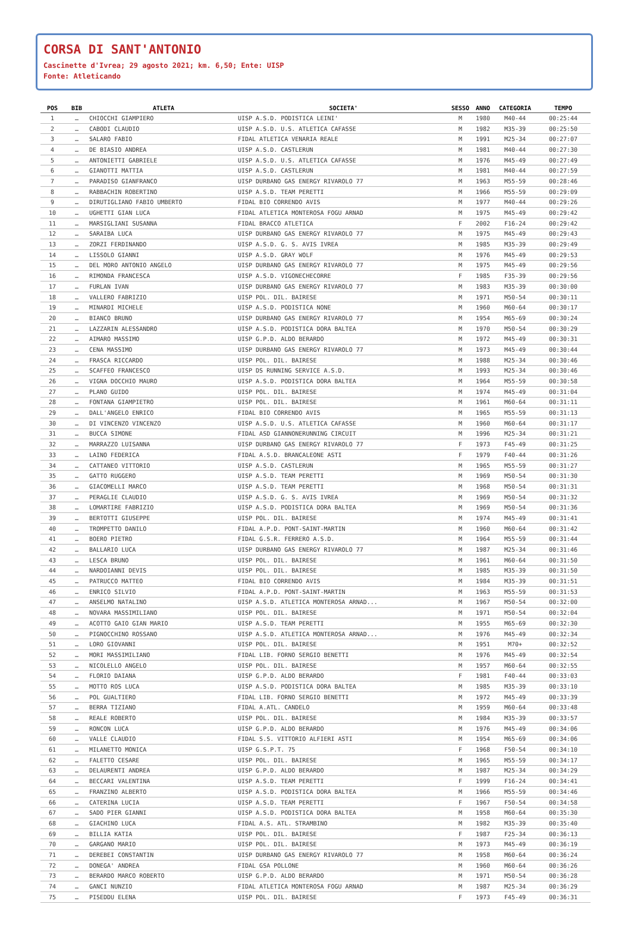CORSA DI SANT'ANTONIO
Cascinette d'Ivrea; 29 agosto 2021; km. 6,50; Ente: UISP
Fonte: Atleticando
| POS | BIB | ATLETA | SOCIETA' | SESSO | ANNO | CATEGORIA | TEMPO |
| --- | --- | --- | --- | --- | --- | --- | --- |
| 1 | … | CHIOCCHI GIAMPIERO | UISP A.S.D. PODISTICA LEINI' | M | 1980 | M40-44 | 00:25:44 |
| 2 | … | CABODI CLAUDIO | UISP A.S.D. U.S. ATLETICA CAFASSE | M | 1982 | M35-39 | 00:25:50 |
| 3 | … | SALARO FABIO | FIDAL ATLETICA VENARIA REALE | M | 1991 | M25-34 | 00:27:07 |
| 4 | … | DE BIASIO ANDREA | UISP A.S.D. CASTLERUN | M | 1981 | M40-44 | 00:27:30 |
| 5 | … | ANTONIETTI GABRIELE | UISP A.S.D. U.S. ATLETICA CAFASSE | M | 1976 | M45-49 | 00:27:49 |
| 6 | … | GIANOTTI MATTIA | UISP A.S.D. CASTLERUN | M | 1981 | M40-44 | 00:27:59 |
| 7 | … | PARADISO GIANFRANCO | UISP DURBANO GAS ENERGY RIVAROLO 77 | M | 1963 | M55-59 | 00:28:46 |
| 8 | … | RABBACHIN ROBERTINO | UISP A.S.D. TEAM PERETTI | M | 1966 | M55-59 | 00:29:09 |
| 9 | … | DIRUTIGLIANO FABIO UMBERTO | FIDAL BIO CORRENDO AVIS | M | 1977 | M40-44 | 00:29:26 |
| 10 | … | UGHETTI GIAN LUCA | FIDAL ATLETICA MONTEROSA FOGU ARNAD | M | 1975 | M45-49 | 00:29:42 |
| 11 | … | MARSIGLIANI SUSANNA | FIDAL BRACCO ATLETICA | F | 2002 | F16-24 | 00:29:42 |
| 12 | … | SARAIBA LUCA | UISP DURBANO GAS ENERGY RIVAROLO 77 | M | 1975 | M45-49 | 00:29:43 |
| 13 | … | ZORZI FERDINANDO | UISP A.S.D. G. S. AVIS IVREA | M | 1985 | M35-39 | 00:29:49 |
| 14 | … | LISSOLO GIANNI | UISP A.S.D. GRAY WOLF | M | 1976 | M45-49 | 00:29:53 |
| 15 | … | DEL MORO ANTONIO ANGELO | UISP DURBANO GAS ENERGY RIVAROLO 77 | M | 1975 | M45-49 | 00:29:56 |
| 16 | … | RIMONDA FRANCESCA | UISP A.S.D. VIGONECHECORRE | F | 1985 | F35-39 | 00:29:56 |
| 17 | … | FURLAN IVAN | UISP DURBANO GAS ENERGY RIVAROLO 77 | M | 1983 | M35-39 | 00:30:00 |
| 18 | … | VALLERO FABRIZIO | UISP POL. DIL. BAIRESE | M | 1971 | M50-54 | 00:30:11 |
| 19 | … | MINARDI MICHELE | UISP A.S.D. PODISTICA NONE | M | 1960 | M60-64 | 00:30:17 |
| 20 | … | BIANCO BRUNO | UISP DURBANO GAS ENERGY RIVAROLO 77 | M | 1954 | M65-69 | 00:30:24 |
| 21 | … | LAZZARIN ALESSANDRO | UISP A.S.D. PODISTICA DORA BALTEA | M | 1970 | M50-54 | 00:30:29 |
| 22 | … | AIMARO MASSIMO | UISP G.P.D. ALDO BERARDO | M | 1972 | M45-49 | 00:30:31 |
| 23 | … | CENA MASSIMO | UISP DURBANO GAS ENERGY RIVAROLO 77 | M | 1973 | M45-49 | 00:30:44 |
| 24 | … | FRASCA RICCARDO | UISP POL. DIL. BAIRESE | M | 1988 | M25-34 | 00:30:46 |
| 25 | … | SCAFFEO FRANCESCO | UISP DS RUNNING SERVICE A.S.D. | M | 1993 | M25-34 | 00:30:46 |
| 26 | … | VIGNA DOCCHIO MAURO | UISP A.S.D. PODISTICA DORA BALTEA | M | 1964 | M55-59 | 00:30:58 |
| 27 | … | PLANO GUIDO | UISP POL. DIL. BAIRESE | M | 1974 | M45-49 | 00:31:04 |
| 28 | … | FONTANA GIAMPIETRO | UISP POL. DIL. BAIRESE | M | 1961 | M60-64 | 00:31:11 |
| 29 | … | DALL'ANGELO ENRICO | FIDAL BIO CORRENDO AVIS | M | 1965 | M55-59 | 00:31:13 |
| 30 | … | DI VINCENZO VINCENZO | UISP A.S.D. U.S. ATLETICA CAFASSE | M | 1960 | M60-64 | 00:31:17 |
| 31 | … | BUCCA SIMONE | FIDAL ASD GIANNONERUNNING CIRCUIT | M | 1996 | M25-34 | 00:31:21 |
| 32 | … | MARRAZZO LUISANNA | UISP DURBANO GAS ENERGY RIVAROLO 77 | F | 1973 | F45-49 | 00:31:25 |
| 33 | … | LAINO FEDERICA | FIDAL A.S.D. BRANCALEONE ASTI | F | 1979 | F40-44 | 00:31:26 |
| 34 | … | CATTANEO VITTORIO | UISP A.S.D. CASTLERUN | M | 1965 | M55-59 | 00:31:27 |
| 35 | … | GATTO RUGGERO | UISP A.S.D. TEAM PERETTI | M | 1969 | M50-54 | 00:31:30 |
| 36 | … | GIACOMELLI MARCO | UISP A.S.D. TEAM PERETTI | M | 1968 | M50-54 | 00:31:31 |
| 37 | … | PERAGLIE CLAUDIO | UISP A.S.D. G. S. AVIS IVREA | M | 1969 | M50-54 | 00:31:32 |
| 38 | … | LOMARTIRE FABRIZIO | UISP A.S.D. PODISTICA DORA BALTEA | M | 1969 | M50-54 | 00:31:36 |
| 39 | … | BERTOTTI GIUSEPPE | UISP POL. DIL. BAIRESE | M | 1974 | M45-49 | 00:31:41 |
| 40 | … | TROMPETTO DANILO | FIDAL A.P.D. PONT-SAINT-MARTIN | M | 1960 | M60-64 | 00:31:42 |
| 41 | … | BOERO PIETRO | FIDAL G.S.R. FERRERO A.S.D. | M | 1964 | M55-59 | 00:31:44 |
| 42 | … | BALLARIO LUCA | UISP DURBANO GAS ENERGY RIVAROLO 77 | M | 1987 | M25-34 | 00:31:46 |
| 43 | … | LESCA BRUNO | UISP POL. DIL. BAIRESE | M | 1961 | M60-64 | 00:31:50 |
| 44 | … | NARDOIANNI DEVIS | UISP POL. DIL. BAIRESE | M | 1985 | M35-39 | 00:31:50 |
| 45 | … | PATRUCCO MATTEO | FIDAL BIO CORRENDO AVIS | M | 1984 | M35-39 | 00:31:51 |
| 46 | … | ENRICO SILVIO | FIDAL A.P.D. PONT-SAINT-MARTIN | M | 1963 | M55-59 | 00:31:53 |
| 47 | … | ANSELMO NATALINO | UISP A.S.D. ATLETICA MONTEROSA ARNAD... | M | 1967 | M50-54 | 00:32:00 |
| 48 | … | NOVARA MASSIMILIANO | UISP POL. DIL. BAIRESE | M | 1971 | M50-54 | 00:32:04 |
| 49 | … | ACOTTO GAIO GIAN MARIO | UISP A.S.D. TEAM PERETTI | M | 1955 | M65-69 | 00:32:30 |
| 50 | … | PIGNOCCHINO ROSSANO | UISP A.S.D. ATLETICA MONTEROSA ARNAD... | M | 1976 | M45-49 | 00:32:34 |
| 51 | … | LORO GIOVANNI | UISP POL. DIL. BAIRESE | M | 1951 | M70+ | 00:32:52 |
| 52 | … | MORI MASSIMILIANO | FIDAL LIB. FORNO SERGIO BENETTI | M | 1976 | M45-49 | 00:32:54 |
| 53 | … | NICOLELLO ANGELO | UISP POL. DIL. BAIRESE | M | 1957 | M60-64 | 00:32:55 |
| 54 | … | FLORIO DAIANA | UISP G.P.D. ALDO BERARDO | F | 1981 | F40-44 | 00:33:03 |
| 55 | … | MOTTO ROS LUCA | UISP A.S.D. PODISTICA DORA BALTEA | M | 1985 | M35-39 | 00:33:10 |
| 56 | … | POL GUALTIERO | FIDAL LIB. FORNO SERGIO BENETTI | M | 1972 | M45-49 | 00:33:39 |
| 57 | … | BERRA TIZIANO | FIDAL A.ATL. CANDELO | M | 1959 | M60-64 | 00:33:48 |
| 58 | … | REALE ROBERTO | UISP POL. DIL. BAIRESE | M | 1984 | M35-39 | 00:33:57 |
| 59 | … | RONCON LUCA | UISP G.P.D. ALDO BERARDO | M | 1976 | M45-49 | 00:34:06 |
| 60 | … | VALLE CLAUDIO | FIDAL S.S. VITTORIO ALFIERI ASTI | M | 1954 | M65-69 | 00:34:06 |
| 61 | … | MILANETTO MONICA | UISP G.S.P.T. 75 | F | 1968 | F50-54 | 00:34:10 |
| 62 | … | FALETTO CESARE | UISP POL. DIL. BAIRESE | M | 1965 | M55-59 | 00:34:17 |
| 63 | … | DELAURENTI ANDREA | UISP G.P.D. ALDO BERARDO | M | 1987 | M25-34 | 00:34:29 |
| 64 | … | BECCARI VALENTINA | UISP A.S.D. TEAM PERETTI | F | 1999 | F16-24 | 00:34:41 |
| 65 | … | FRANZINO ALBERTO | UISP A.S.D. PODISTICA DORA BALTEA | M | 1966 | M55-59 | 00:34:46 |
| 66 | … | CATERINA LUCIA | UISP A.S.D. TEAM PERETTI | F | 1967 | F50-54 | 00:34:58 |
| 67 | … | SADO PIER GIANNI | UISP A.S.D. PODISTICA DORA BALTEA | M | 1958 | M60-64 | 00:35:30 |
| 68 | … | GIACHINO LUCA | FIDAL A.S. ATL. STRAMBINO | M | 1982 | M35-39 | 00:35:40 |
| 69 | … | BILLIA KATIA | UISP POL. DIL. BAIRESE | F | 1987 | F25-34 | 00:36:13 |
| 70 | … | GARGANO MARIO | UISP POL. DIL. BAIRESE | M | 1973 | M45-49 | 00:36:19 |
| 71 | … | DEREBEI CONSTANTIN | UISP DURBANO GAS ENERGY RIVAROLO 77 | M | 1958 | M60-64 | 00:36:24 |
| 72 | … | DONEGA' ANDREA | FIDAL GSA POLLONE | M | 1960 | M60-64 | 00:36:26 |
| 73 | … | BERARDO MARCO ROBERTO | UISP G.P.D. ALDO BERARDO | M | 1971 | M50-54 | 00:36:28 |
| 74 | … | GANCI NUNZIO | FIDAL ATLETICA MONTEROSA FOGU ARNAD | M | 1987 | M25-34 | 00:36:29 |
| 75 | … | PISEDDU ELENA | UISP POL. DIL. BAIRESE | F | 1973 | F45-49 | 00:36:31 |